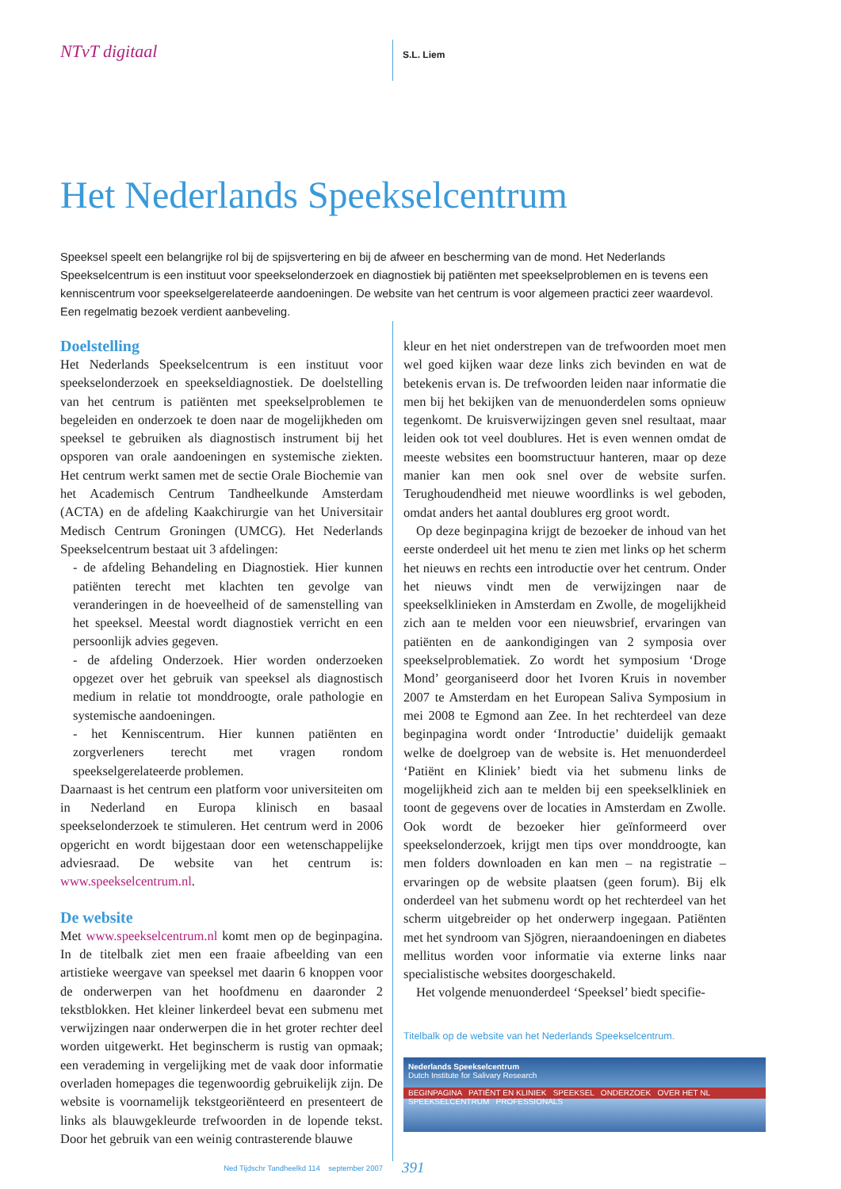NTvT digitaal
S.L. Liem
Het Nederlands Speekselcentrum
Speeksel speelt een belangrijke rol bij de spijsvertering en bij de afweer en bescherming van de mond. Het Nederlands Speekselcentrum is een instituut voor speekselonderzoek en diagnostiek bij patiënten met speekselproblemen en is tevens een kenniscentrum voor speekselgerelateerde aandoeningen. De website van het centrum is voor algemeen practici zeer waardevol. Een regelmatig bezoek verdient aanbeveling.
Doelstelling
Het Nederlands Speekselcentrum is een instituut voor speekselonderzoek en speekseldiagnostiek. De doelstelling van het centrum is patiënten met speekselproblemen te begeleiden en onderzoek te doen naar de mogelijkheden om speeksel te gebruiken als diagnostisch instrument bij het opsporen van orale aandoeningen en systemische ziekten. Het centrum werkt samen met de sectie Orale Biochemie van het Academisch Centrum Tandheelkunde Amsterdam (ACTA) en de afdeling Kaakchirurgie van het Universitair Medisch Centrum Groningen (UMCG). Het Nederlands Speekselcentrum bestaat uit 3 afdelingen:
- de afdeling Behandeling en Diagnostiek. Hier kunnen patiënten terecht met klachten ten gevolge van veranderingen in de hoeveelheid of de samenstelling van het speeksel. Meestal wordt diagnostiek verricht en een persoonlijk advies gegeven.
- de afdeling Onderzoek. Hier worden onderzoeken opgezet over het gebruik van speeksel als diagnostisch medium in relatie tot monddroogte, orale pathologie en systemische aandoeningen.
- het Kenniscentrum. Hier kunnen patiënten en zorgverleners terecht met vragen rondom speekselgerelateerde problemen.
Daarnaast is het centrum een platform voor universiteiten om in Nederland en Europa klinisch en basaal speekselonderzoek te stimuleren. Het centrum werd in 2006 opgericht en wordt bijgestaan door een wetenschappelijke adviesraad. De website van het centrum is: www.speekselcentrum.nl.
De website
Met www.speekselcentrum.nl komt men op de beginpagina. In de titelbalk ziet men een fraaie afbeelding van een artistieke weergave van speeksel met daarin 6 knoppen voor de onderwerpen van het hoofdmenu en daaronder 2 tekstblokken. Het kleiner linkerdeel bevat een submenu met verwijzingen naar onderwerpen die in het groter rechter deel worden uitgewerkt. Het beginscherm is rustig van opmaak; een verademing in vergelijking met de vaak door informatie overladen homepages die tegenwoordig gebruikelijk zijn. De website is voornamelijk tekstgeoriënteerd en presenteert de links als blauwgekleurde trefwoorden in de lopende tekst. Door het gebruik van een weinig contrasterende blauwe
kleur en het niet onderstrepen van de trefwoorden moet men wel goed kijken waar deze links zich bevinden en wat de betekenis ervan is. De trefwoorden leiden naar informatie die men bij het bekijken van de menuonderdelen soms opnieuw tegenkomt. De kruisverwijzingen geven snel resultaat, maar leiden ook tot veel doublures. Het is even wennen omdat de meeste websites een boomstructuur hanteren, maar op deze manier kan men ook snel over de website surfen. Terughoudendheid met nieuwe woordlinks is wel geboden, omdat anders het aantal doublures erg groot wordt.
Op deze beginpagina krijgt de bezoeker de inhoud van het eerste onderdeel uit het menu te zien met links op het scherm het nieuws en rechts een introductie over het centrum. Onder het nieuws vindt men de verwijzingen naar de speekselklinieken in Amsterdam en Zwolle, de mogelijkheid zich aan te melden voor een nieuwsbrief, ervaringen van patiënten en de aankondigingen van 2 symposia over speekselproblematiek. Zo wordt het symposium ‘Droge Mond’ georganiseerd door het Ivoren Kruis in november 2007 te Amsterdam en het European Saliva Symposium in mei 2008 te Egmond aan Zee. In het rechterdeel van deze beginpagina wordt onder ‘Introductie’ duidelijk gemaakt welke de doelgroep van de website is. Het menuonderdeel ‘Patiënt en Kliniek’ biedt via het submenu links de mogelijkheid zich aan te melden bij een speekselkliniek en toont de gegevens over de locaties in Amsterdam en Zwolle. Ook wordt de bezoeker hier geïnformeerd over speekselonderzoek, krijgt men tips over monddroogte, kan men folders downloaden en kan men – na registratie – ervaringen op de website plaatsen (geen forum). Bij elk onderdeel van het submenu wordt op het rechterdeel van het scherm uitgebreider op het onderwerp ingegaan. Patiënten met het syndroom van Sjögren, nieraandoeningen en diabetes mellitus worden voor informatie via externe links naar specialistische websites doorgeschakeld.
Het volgende menuonderdeel ‘Speeksel’ biedt specifie-
Titelbalk op de website van het Nederlands Speekselcentrum.
Nederlands Speekselcentrum
Dutch Institute for Salivary Research
BEGINPAGINA PATIËNT EN KLINIEK SPEEKSEL ONDERZOEK OVER HET NL SPEEKSELCENTRUM PROFESSIONALS
Ned Tijdschr Tandheelkd 114 september 2007
391